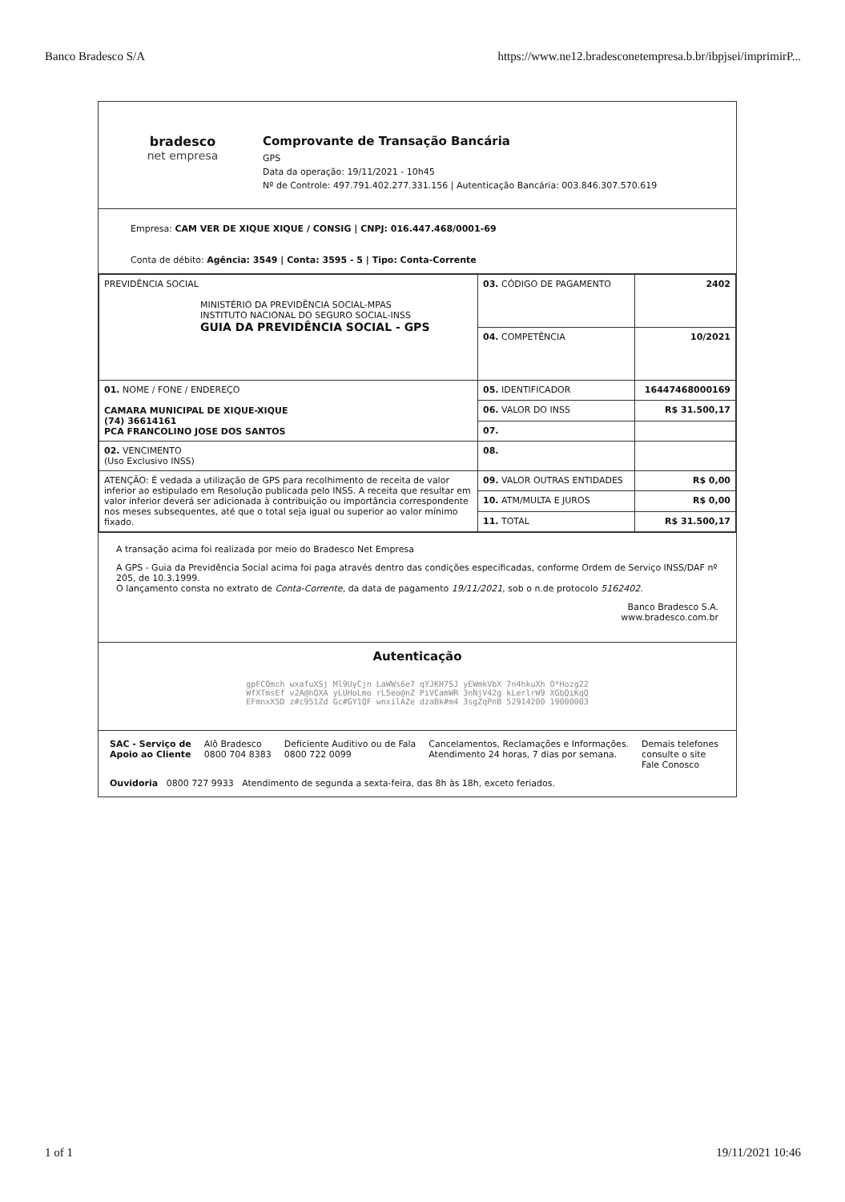Banco Bradesco S/A https://www.ne12.bradesconetempresa.b.br/ibpjsei/imprimirP...
bradesco
net empresa
Comprovante de Transação Bancária
GPS
Data da operação: 19/11/2021 - 10h45
Nº de Controle: 497.791.402.277.331.156 | Autenticação Bancária: 003.846.307.570.619
Empresa: CAM VER DE XIQUE XIQUE / CONSIG | CNPJ: 016.447.468/0001-69
Conta de débito: Agência: 3549 | Conta: 3595 - 5 | Tipo: Conta-Corrente
| PREVIDÊNCIA SOCIAL MINISTÉRIO DA PREVIDÊNCIA SOCIAL-MPAS INSTITUTO NACIONAL DO SEGURO SOCIAL-INSS GUIA DA PREVIDÊNCIA SOCIAL - GPS | 03. CÓDIGO DE PAGAMENTO | 2402 |
| | 04. COMPETÊNCIA | 10/2021 |
| 01. NOME / FONE / ENDEREÇO CAMARA MUNICIPAL DE XIQUE-XIQUE (74) 36614161 PCA FRANCOLINO JOSE DOS SANTOS | 05. IDENTIFICADOR | 16447468000169 |
| | 06. VALOR DO INSS | R$ 31.500,17 |
| | 07. | |
| 02. VENCIMENTO (Uso Exclusivo INSS) | 08. | |
| ATENÇÃO: É vedada a utilização de GPS para recolhimento de receita de valor inferior ao estipulado em Resolução publicada pelo INSS. A receita que resultar em valor inferior deverá ser adicionada à contribuição ou importância correspondente nos meses subsequentes, até que o total seja igual ou superior ao valor mínimo fixado. | 09. VALOR OUTRAS ENTIDADES | R$ 0,00 |
| | 10. ATM/MULTA E JUROS | R$ 0,00 |
| | 11. TOTAL | R$ 31.500,17 |
A transação acima foi realizada por meio do Bradesco Net Empresa
A GPS - Guia da Previdência Social acima foi paga através dentro das condições especificadas, conforme Ordem de Serviço INSS/DAF nº 205, de 10.3.1999.
O lançamento consta no extrato de Conta-Corrente, da data de pagamento 19/11/2021, sob o n.de protocolo 5162402.
Banco Bradesco S.A.
www.bradesco.com.br
Autenticação
gpFCOmch wxafuXSj Ml9UyCjn LaWWs6e7 qYJKH7SJ yEWmkVbX 7n4hkuXh O*Hozg22
WfXTmsEf v2A@hQXA yLUHoLmo rL5eo@nZ PiVCamWR 3nNjV42g kLerlrW9 XGbQiKqQ
EFmnxX5D z#c951Zd Gc#GY1QF wnxilAZe dzaBk#m4 3sgZqPnB 52914200 19000003
SAC - Serviço de
Apoio ao Cliente Alô Bradesco
0800 704 8383 Deficiente Auditivo ou de Fala
0800 722 0099 Cancelamentos, Reclamações e Informações.
Atendimento 24 horas, 7 dias por semana. Demais telefones
consulte o site
Fale Conosco
Ouvidoria 0800 727 9933 Atendimento de segunda a sexta-feira, das 8h às 18h, exceto feriados.
1 of 1 19/11/2021 10:46